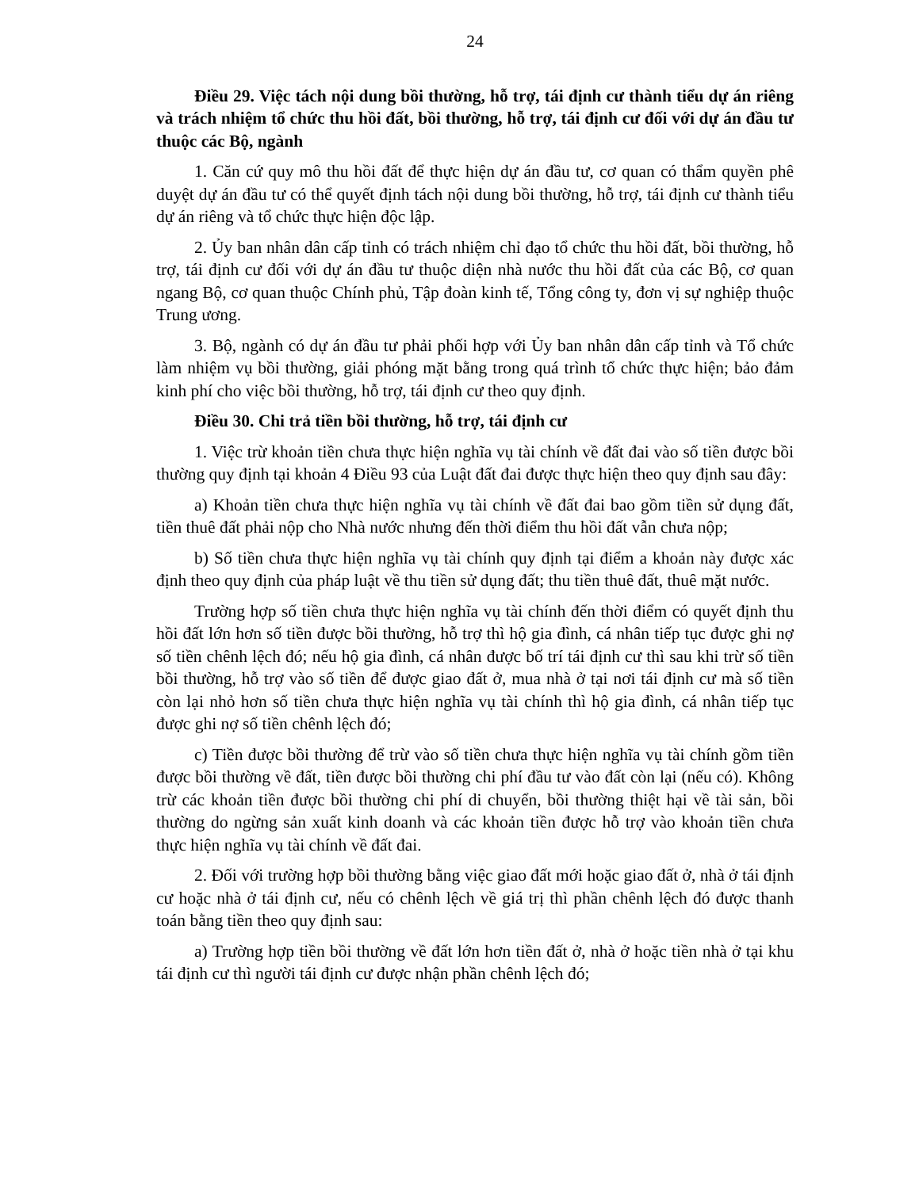24
Điều 29. Việc tách nội dung bồi thường, hỗ trợ, tái định cư thành tiểu dự án riêng và trách nhiệm tổ chức thu hồi đất, bồi thường, hỗ trợ, tái định cư đối với dự án đầu tư thuộc các Bộ, ngành
1. Căn cứ quy mô thu hồi đất để thực hiện dự án đầu tư, cơ quan có thẩm quyền phê duyệt dự án đầu tư có thể quyết định tách nội dung bồi thường, hỗ trợ, tái định cư thành tiểu dự án riêng và tổ chức thực hiện độc lập.
2. Ủy ban nhân dân cấp tỉnh có trách nhiệm chỉ đạo tổ chức thu hồi đất, bồi thường, hỗ trợ, tái định cư đối với dự án đầu tư thuộc diện nhà nước thu hồi đất của các Bộ, cơ quan ngang Bộ, cơ quan thuộc Chính phủ, Tập đoàn kinh tế, Tổng công ty, đơn vị sự nghiệp thuộc Trung ương.
3. Bộ, ngành có dự án đầu tư phải phối hợp với Ủy ban nhân dân cấp tỉnh và Tổ chức làm nhiệm vụ bồi thường, giải phóng mặt bằng trong quá trình tổ chức thực hiện; bảo đảm kinh phí cho việc bồi thường, hỗ trợ, tái định cư theo quy định.
Điều 30. Chi trả tiền bồi thường, hỗ trợ, tái định cư
1. Việc trừ khoản tiền chưa thực hiện nghĩa vụ tài chính về đất đai vào số tiền được bồi thường quy định tại khoản 4 Điều 93 của Luật đất đai được thực hiện theo quy định sau đây:
a) Khoản tiền chưa thực hiện nghĩa vụ tài chính về đất đai bao gồm tiền sử dụng đất, tiền thuê đất phải nộp cho Nhà nước nhưng đến thời điểm thu hồi đất vẫn chưa nộp;
b) Số tiền chưa thực hiện nghĩa vụ tài chính quy định tại điểm a khoản này được xác định theo quy định của pháp luật về thu tiền sử dụng đất; thu tiền thuê đất, thuê mặt nước.
Trường hợp số tiền chưa thực hiện nghĩa vụ tài chính đến thời điểm có quyết định thu hồi đất lớn hơn số tiền được bồi thường, hỗ trợ thì hộ gia đình, cá nhân tiếp tục được ghi nợ số tiền chênh lệch đó; nếu hộ gia đình, cá nhân được bố trí tái định cư thì sau khi trừ số tiền bồi thường, hỗ trợ vào số tiền để được giao đất ở, mua nhà ở tại nơi tái định cư mà số tiền còn lại nhỏ hơn số tiền chưa thực hiện nghĩa vụ tài chính thì hộ gia đình, cá nhân tiếp tục được ghi nợ số tiền chênh lệch đó;
c) Tiền được bồi thường để trừ vào số tiền chưa thực hiện nghĩa vụ tài chính gồm tiền được bồi thường về đất, tiền được bồi thường chi phí đầu tư vào đất còn lại (nếu có). Không trừ các khoản tiền được bồi thường chi phí di chuyển, bồi thường thiệt hại về tài sản, bồi thường do ngừng sản xuất kinh doanh và các khoản tiền được hỗ trợ vào khoản tiền chưa thực hiện nghĩa vụ tài chính về đất đai.
2. Đối với trường hợp bồi thường bằng việc giao đất mới hoặc giao đất ở, nhà ở tái định cư hoặc nhà ở tái định cư, nếu có chênh lệch về giá trị thì phần chênh lệch đó được thanh toán bằng tiền theo quy định sau:
a) Trường hợp tiền bồi thường về đất lớn hơn tiền đất ở, nhà ở hoặc tiền nhà ở tại khu tái định cư thì người tái định cư được nhận phần chênh lệch đó;